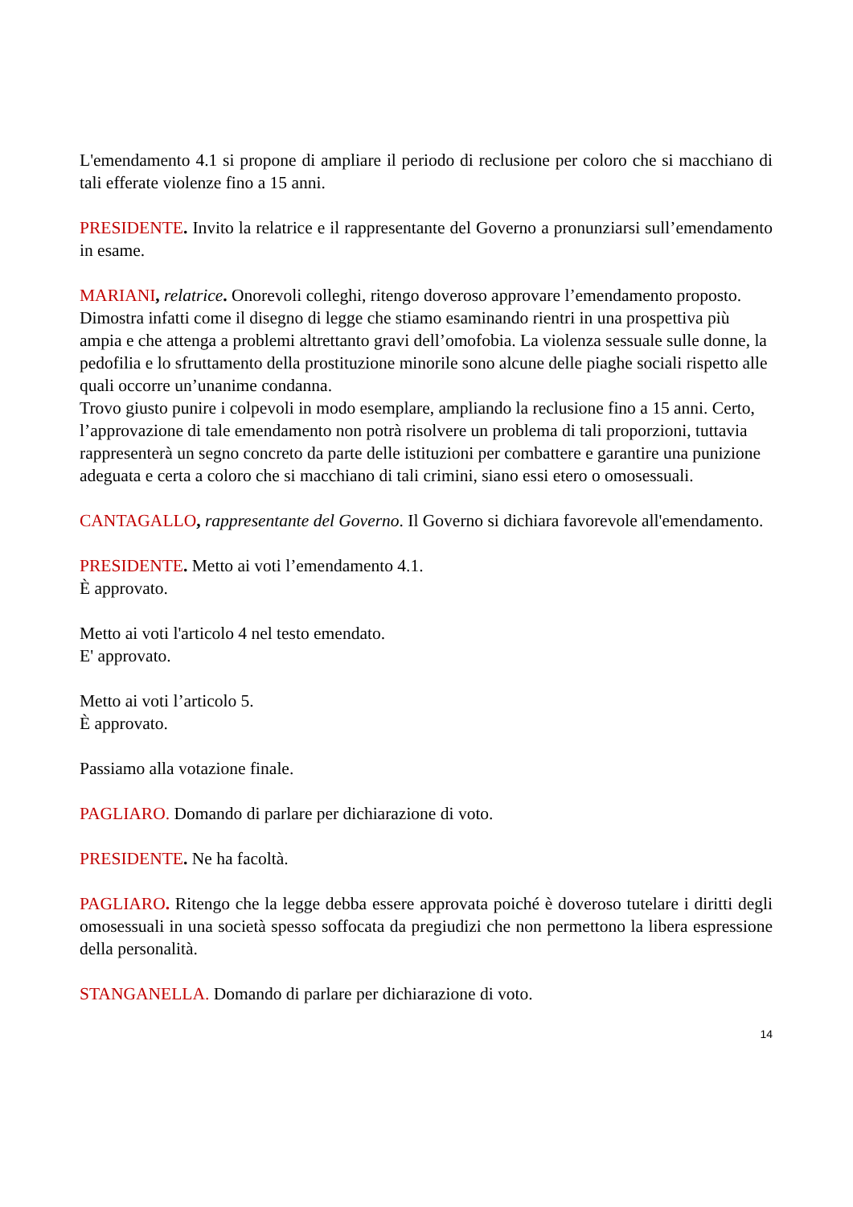L'emendamento 4.1 si propone di ampliare il periodo di reclusione per coloro che si macchiano di tali efferate violenze fino a 15 anni.
PRESIDENTE. Invito la relatrice e il rappresentante del Governo a pronunziarsi sull’emendamento in esame.
MARIANI, relatrice. Onorevoli colleghi, ritengo doveroso approvare l’emendamento proposto. Dimostra infatti come il disegno di legge che stiamo esaminando rientri in una prospettiva più ampia e che attenga a problemi altrettanto gravi dell’omofobia. La violenza sessuale sulle donne, la pedofilia e lo sfruttamento della prostituzione minorile sono alcune delle piaghe sociali rispetto alle quali occorre un’unanime condanna.
Trovo giusto punire i colpevoli in modo esemplare, ampliando la reclusione fino a 15 anni. Certo, l’approvazione di tale emendamento non potrà risolvere un problema di tali proporzioni, tuttavia rappresenterà un segno concreto da parte delle istituzioni per combattere e garantire una punizione adeguata e certa a coloro che si macchiano di tali crimini, siano essi etero o omosessuali.
CANTAGALLO, rappresentante del Governo. Il Governo si dichiara favorevole all'emendamento.
PRESIDENTE. Metto ai voti l’emendamento 4.1.
È approvato.
Metto ai voti l'articolo 4 nel testo emendato.
E' approvato.
Metto ai voti l’articolo 5.
È approvato.
Passiamo alla votazione finale.
PAGLIARO. Domando di parlare per dichiarazione di voto.
PRESIDENTE. Ne ha facoltà.
PAGLIARO. Ritengo che la legge debba essere approvata poiché è doveroso tutelare i diritti degli omosessuali in una società spesso soffocata da pregiudizi che non permettono la libera espressione della personalità.
STANGANELLA. Domando di parlare per dichiarazione di voto.
14